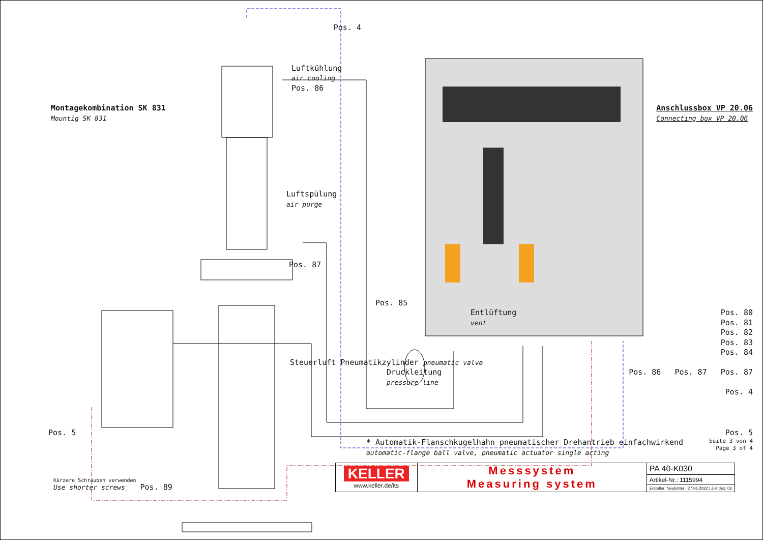Pos. 4
Luftkühlung
air cooling
Pos. 86
Montagekombination SK 831
Mountig SK 831
Anschlussbox VP 20.06
Connecting box VP 20.06
Luftspülung
air purge
Pos. 87
Pos. 85
Entlüftung
vent
Pos. 80
Pos. 81
Pos. 82
Pos. 83
Pos. 84
Steuerluft Pneumatikzylinder pneumatic valve
Druckleitung
pressure line
Pos. 86 Pos. 87 Pos. 87
Pos. 4
Pos. 5 Pos. 5
* Automatik-Flanschkugelhahn pneumatischer Drehantrieb einfachwirkend
automatic-flange ball valve, pneumatic actuator single acting
Seite 3 von 4
Page 3 of 4
Kürzere Schrauben verwenden
Use shorter screws
Pos. 89
| KELLER www.keller.de/its | Messsystem Measuring system | PA 40-K030 |
| | | Artikel-Nr.: 1115994 |
| | | Ersteller: Neukötter / 27.06.2022 / Z-Index: 03 |